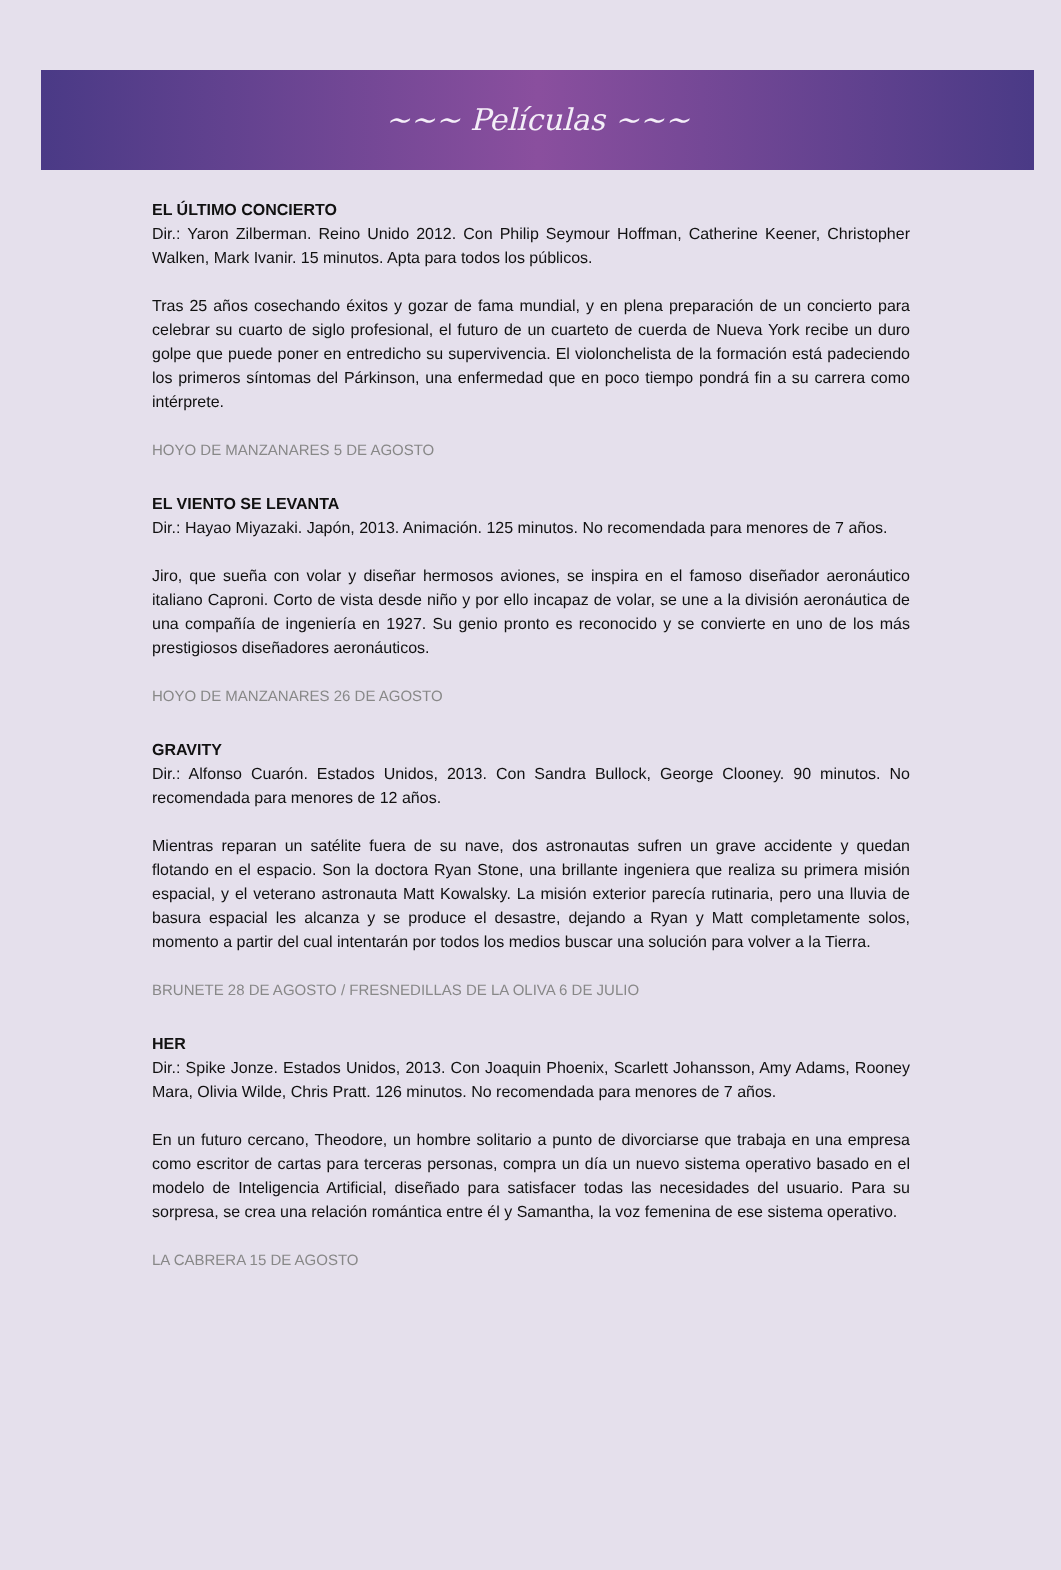~~~ Películas ~~~
EL ÚLTIMO CONCIERTO
Dir.: Yaron Zilberman. Reino Unido 2012. Con Philip Seymour Hoffman, Catherine Keener, Christopher Walken, Mark Ivanir. 15 minutos. Apta para todos los públicos.
Tras 25 años cosechando éxitos y gozar de fama mundial, y en plena preparación de un concierto para celebrar su cuarto de siglo profesional, el futuro de un cuarteto de cuerda de Nueva York recibe un duro golpe que puede poner en entredicho su supervivencia. El violonchelista de la formación está padeciendo los primeros síntomas del Párkinson, una enfermedad que en poco tiempo pondrá fin a su carrera como intérprete.
HOYO DE MANZANARES 5 DE AGOSTO
EL VIENTO SE LEVANTA
Dir.: Hayao Miyazaki. Japón, 2013. Animación. 125 minutos. No recomendada para menores de 7 años.
Jiro, que sueña con volar y diseñar hermosos aviones, se inspira en el famoso diseñador aeronáutico italiano Caproni. Corto de vista desde niño y por ello incapaz de volar, se une a la división aeronáutica de una compañía de ingeniería en 1927. Su genio pronto es reconocido y se convierte en uno de los más prestigiosos diseñadores aeronáuticos.
HOYO DE MANZANARES 26 DE AGOSTO
GRAVITY
Dir.: Alfonso Cuarón. Estados Unidos, 2013. Con Sandra Bullock, George Clooney. 90 minutos. No recomendada para menores de 12 años.
Mientras reparan un satélite fuera de su nave, dos astronautas sufren un grave accidente y quedan flotando en el espacio. Son la doctora Ryan Stone, una brillante ingeniera que realiza su primera misión espacial, y el veterano astronauta Matt Kowalsky. La misión exterior parecía rutinaria, pero una lluvia de basura espacial les alcanza y se produce el desastre, dejando a Ryan y Matt completamente solos, momento a partir del cual intentarán por todos los medios buscar una solución para volver a la Tierra.
BRUNETE 28 DE AGOSTO / FRESNEDILLAS DE LA OLIVA 6 DE JULIO
HER
Dir.: Spike Jonze. Estados Unidos, 2013. Con Joaquin Phoenix, Scarlett Johansson, Amy Adams, Rooney Mara, Olivia Wilde, Chris Pratt. 126 minutos. No recomendada para menores de 7 años.
En un futuro cercano, Theodore, un hombre solitario a punto de divorciarse que trabaja en una empresa como escritor de cartas para terceras personas, compra un día un nuevo sistema operativo basado en el modelo de Inteligencia Artificial, diseñado para satisfacer todas las necesidades del usuario. Para su sorpresa, se crea una relación romántica entre él y Samantha, la voz femenina de ese sistema operativo.
LA CABRERA 15 DE AGOSTO